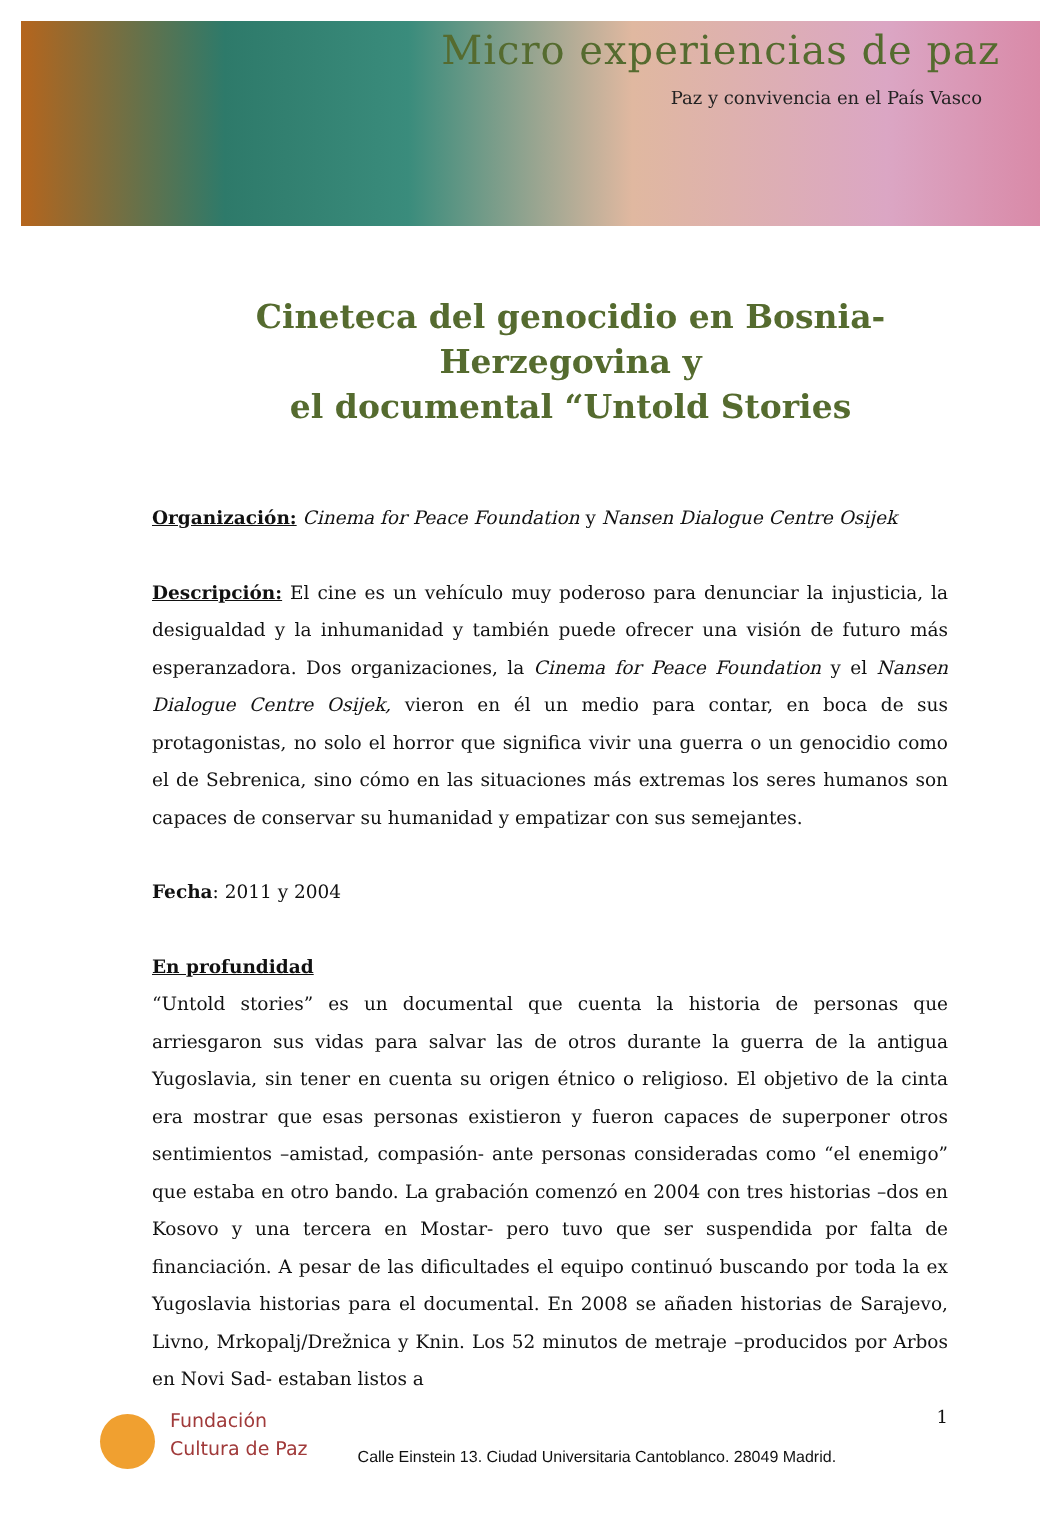Micro experiencias de paz
Paz y convivencia en el País Vasco
Cineteca del genocidio en Bosnia-Herzegovina y
el documental “Untold Stories
Organización: Cinema for Peace Foundation y Nansen Dialogue Centre Osijek
Descripción: El cine es un vehículo muy poderoso para denunciar la injusticia, la desigualdad y la inhumanidad y también puede ofrecer una visión de futuro más esperanzadora. Dos organizaciones, la Cinema for Peace Foundation y el Nansen Dialogue Centre Osijek, vieron en él un medio para contar, en boca de sus protagonistas, no solo el horror que significa vivir una guerra o un genocidio como el de Sebrenica, sino cómo en las situaciones más extremas los seres humanos son capaces de conservar su humanidad y empatizar con sus semejantes.
Fecha: 2011 y 2004
En profundidad
“Untold stories” es un documental que cuenta la historia de personas que arriesgaron sus vidas para salvar las de otros durante la guerra de la antigua Yugoslavia, sin tener en cuenta su origen étnico o religioso. El objetivo de la cinta era mostrar que esas personas existieron y fueron capaces de superponer otros sentimientos –amistad, compasión- ante personas consideradas como “el enemigo” que estaba en otro bando. La grabación comenzó en 2004 con tres historias –dos en Kosovo y una tercera en Mostar- pero tuvo que ser suspendida por falta de financiación. A pesar de las dificultades el equipo continuó buscando por toda la ex Yugoslavia historias para el documental. En 2008 se añaden historias de Sarajevo, Livno, Mrkopalj/Drežnica y Knin. Los 52 minutos de metraje –producidos por Arbos en Novi Sad- estaban listos a
Fundación
Cultura de Paz
Calle Einstein 13. Ciudad Universitaria Cantoblanco. 28049 Madrid.
1